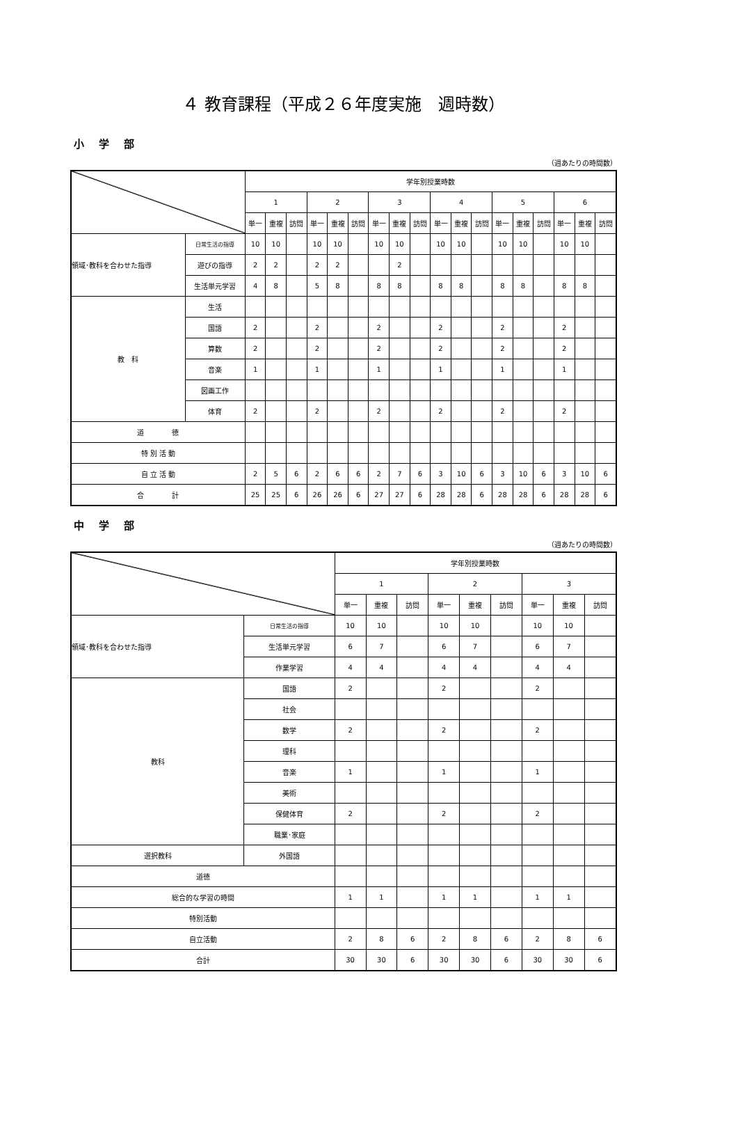４ 教育課程（平成２６年度実施　週時数）
小 学 部
（週あたりの時間数）
| | | 学年別授業時数 | | | | | | | | | | | | | | | | | |
| --- | --- | --- | --- | --- | --- | --- | --- | --- | --- | --- | --- | --- | --- | --- | --- | --- | --- | --- | --- |
| | | 1 | | | 2 | | | 3 | | | 4 | | | 5 | | | 6 | | |
| | | 単一 | 重複 | 訪問 | 単一 | 重複 | 訪問 | 単一 | 重複 | 訪問 | 単一 | 重複 | 訪問 | 単一 | 重複 | 訪問 | 単一 | 重複 | 訪問 |
| 領域･教科を合わせた指導 | 日常生活の指導 | 10 | 10 | | 10 | 10 | | 10 | 10 | | 10 | 10 | | 10 | 10 | | 10 | 10 | |
| | 遊びの指導 | 2 | 2 | | 2 | 2 | | | 2 | | | | | | | | | | |
| | 生活単元学習 | 4 | 8 | | 5 | 8 | | 8 | 8 | | 8 | 8 | | 8 | 8 | | 8 | 8 | |
| 教 科 | 生活 | | | | | | | | | | | | | | | | | | |
| | 国語 | 2 | | | 2 | | | 2 | | | 2 | | | 2 | | | 2 | | |
| | 算数 | 2 | | | 2 | | | 2 | | | 2 | | | 2 | | | 2 | | |
| | 音楽 | 1 | | | 1 | | | 1 | | | 1 | | | 1 | | | 1 | | |
| | 図画工作 | | | | | | | | | | | | | | | | | | |
| | 体育 | 2 | | | 2 | | | 2 | | | 2 | | | 2 | | | 2 | | |
| 道 徳 | | | | | | | | | | | | | | | | | | | |
| 特 別 活 動 | | | | | | | | | | | | | | | | | | | |
| 自 立 活 動 | | 2 | 5 | 6 | 2 | 6 | 6 | 2 | 7 | 6 | 3 | 10 | 6 | 3 | 10 | 6 | 3 | 10 | 6 |
| 合 計 | | 25 | 25 | 6 | 26 | 26 | 6 | 27 | 27 | 6 | 28 | 28 | 6 | 28 | 28 | 6 | 28 | 28 | 6 |
中 学 部
（週あたりの時間数）
| | | 学年別授業時数 | | | | | | | | |
| --- | --- | --- | --- | --- | --- | --- | --- | --- | --- | --- |
| | | 1 | | | 2 | | | 3 | | |
| | | 単一 | 重複 | 訪問 | 単一 | 重複 | 訪問 | 単一 | 重複 | 訪問 |
| 領域･教科を合わせた指導 | 日常生活の指導 | 10 | 10 | | 10 | 10 | | 10 | 10 | |
| | 生活単元学習 | 6 | 7 | | 6 | 7 | | 6 | 7 | |
| | 作業学習 | 4 | 4 | | 4 | 4 | | 4 | 4 | |
| 教科 | 国語 | 2 | | | 2 | | | 2 | | |
| | 社会 | | | | | | | | | |
| | 数学 | 2 | | | 2 | | | 2 | | |
| | 理科 | | | | | | | | | |
| | 音楽 | 1 | | | 1 | | | 1 | | |
| | 美術 | | | | | | | | | |
| | 保健体育 | 2 | | | 2 | | | 2 | | |
| | 職業･家庭 | | | | | | | | | |
| 選択教科 | 外国語 | | | | | | | | | |
| 道徳 | | | | | | | | | | |
| 総合的な学習の時間 | | 1 | 1 | | 1 | 1 | | 1 | 1 | |
| 特別活動 | | | | | | | | | | |
| 自立活動 | | 2 | 8 | 6 | 2 | 8 | 6 | 2 | 8 | 6 |
| 合計 | | 30 | 30 | 6 | 30 | 30 | 6 | 30 | 30 | 6 |